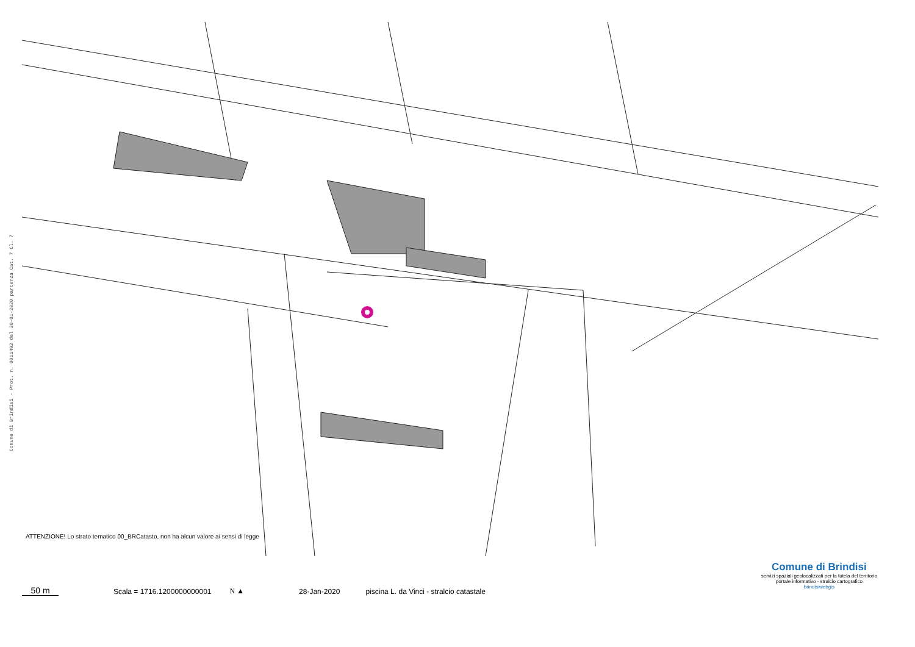Comune di Brindisi - Prot. n. 0011492 del 30-01-2020 partenza Cat. 7 Cl. 7
ATTENZIONE! Lo strato tematico 00_BRCatasto, non ha alcun valore ai sensi di legge
50 m
Scala = 1716.1200000000001
N ▲
28-Jan-2020
piscina L. da Vinci - stralcio catastale
Comune di Brindisi
servizi spaziali geolocalizzati per la tutela del territorio
portale informativo - stralcio cartografico
brindisiwebgis